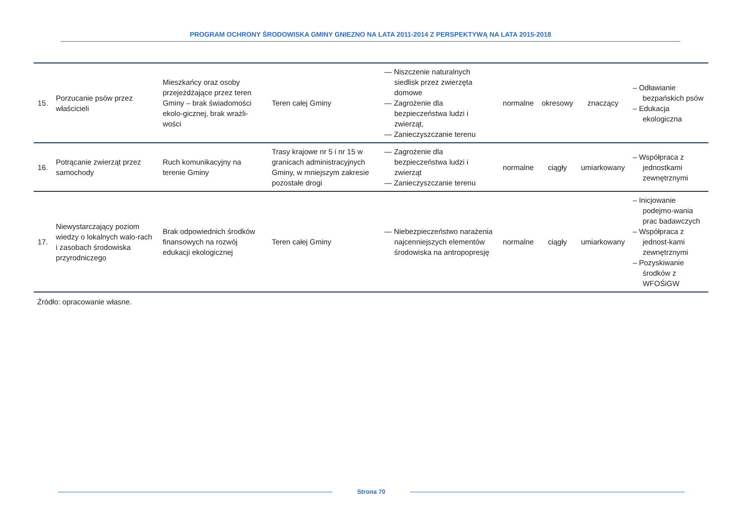PROGRAM OCHRONY ŚRODOWISKA GMINY GNIEZNO NA LATA 2011-2014 Z PERSPEKTYWĄ NA LATA 2015-2018
| 15. | Porzucanie psów przez właścicieli | Mieszkańcy oraz osoby przejeżdżające przez teren Gminy – brak świadomości ekolo-gicznej, brak wrażli-wości | Teren całej Gminy | — Niszczenie naturalnych siedlisk przez zwierzęta domowe — Zagrożenie dla bezpieczeństwa ludzi i zwierząt, — Zanieczyszczanie terenu | normalne | okresowy | znaczący | – Odławianie bezpańskich psów – Edukacja ekologiczna |
| 16. | Potrącanie zwierząt przez samochody | Ruch komunikacyjny na terenie Gminy | Trasy krajowe nr 5 i nr 15 w granicach administracyjnych Gminy, w mniejszym zakresie pozostałe drogi | — Zagrożenie dla bezpieczeństwa ludzi i zwierząt — Zanieczyszczanie terenu | normalne | ciągły | umiarkowany | – Współpraca z jednostkami zewnętrznymi |
| 17. | Niewystarczający poziom wiedzy o lokalnych walo-rach i zasobach środowiska przyrodniczego | Brak odpowiednich środków finansowych na rozwój edukacji ekologicznej | Teren całej Gminy | — Niebezpieczeństwo narażenia najcenniejszych elementów środowiska na antropopresję | normalne | ciągły | umiarkowany | – Inicjowanie podejmo-wania prac badawczych – Współpraca z jednost-kami zewnętrznymi – Pozyskiwanie środków z WFOŚiGW |
Źródło: opracowanie własne.
Strona 70